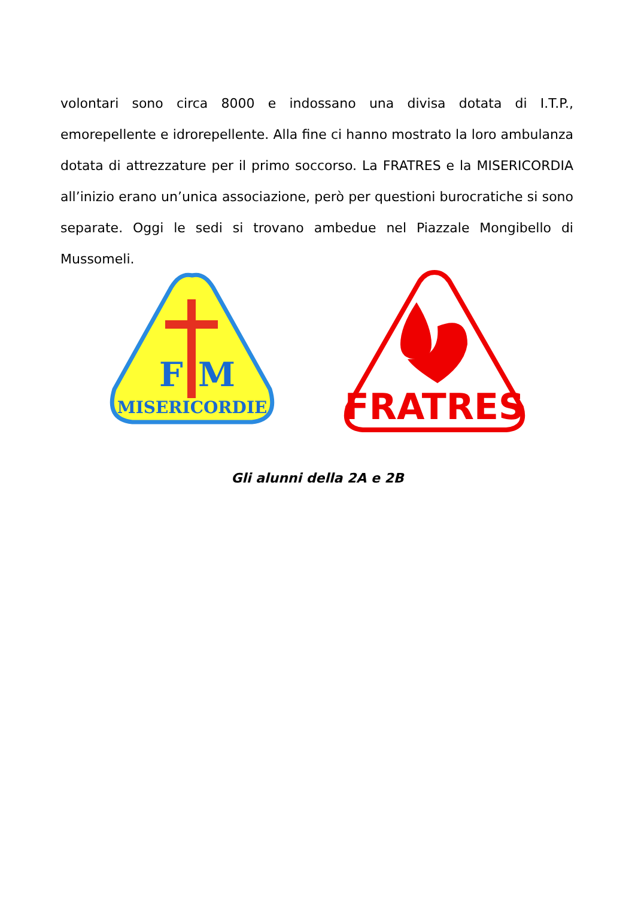volontari sono circa 8000 e indossano una divisa dotata di I.T.P., emorepellente e idrorepellente. Alla fine ci hanno mostrato la loro ambulanza dotata di attrezzature per il primo soccorso. La FRATRES e la MISERICORDIA all’inizio erano un’unica associazione, però per questioni burocratiche si sono separate. Oggi le sedi si trovano ambedue nel Piazzale Mongibello di Mussomeli.
F
M
MISERICORDIE
FRATRES
Gli alunni della 2A e 2B